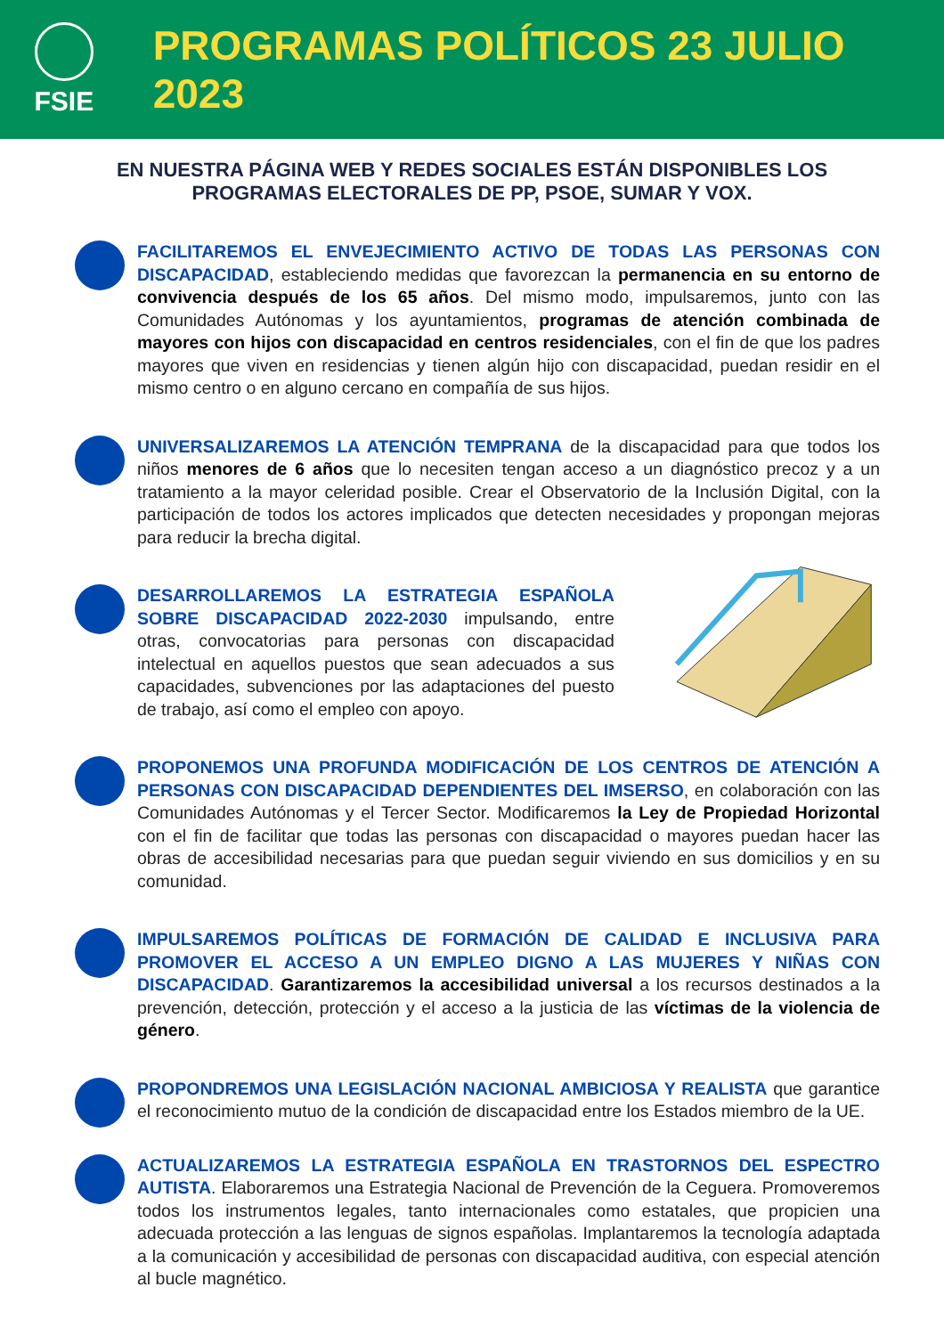FSIE
PROGRAMAS POLÍTICOS 23 JULIO 2023
EN NUESTRA PÁGINA WEB Y REDES SOCIALES ESTÁN DISPONIBLES LOS PROGRAMAS ELECTORALES DE PP, PSOE, SUMAR Y VOX.
FACILITAREMOS EL ENVEJECIMIENTO ACTIVO DE TODAS LAS PERSONAS CON DISCAPACIDAD, estableciendo medidas que favorezcan la permanencia en su entorno de convivencia después de los 65 años. Del mismo modo, impulsaremos, junto con las Comunidades Autónomas y los ayuntamientos, programas de atención combinada de mayores con hijos con discapacidad en centros residenciales, con el fin de que los padres mayores que viven en residencias y tienen algún hijo con discapacidad, puedan residir en el mismo centro o en alguno cercano en compañía de sus hijos.
UNIVERSALIZAREMOS LA ATENCIÓN TEMPRANA de la discapacidad para que todos los niños menores de 6 años que lo necesiten tengan acceso a un diagnóstico precoz y a un tratamiento a la mayor celeridad posible. Crear el Observatorio de la Inclusión Digital, con la participación de todos los actores implicados que detecten necesidades y propongan mejoras para reducir la brecha digital.
DESARROLLAREMOS LA ESTRATEGIA ESPAÑOLA SOBRE DISCAPACIDAD 2022-2030 impulsando, entre otras, convocatorias para personas con discapacidad intelectual en aquellos puestos que sean adecuados a sus capacidades, subvenciones por las adaptaciones del puesto de trabajo, así como el empleo con apoyo.
PROPONEMOS UNA PROFUNDA MODIFICACIÓN DE LOS CENTROS DE ATENCIÓN A PERSONAS CON DISCAPACIDAD DEPENDIENTES DEL IMSERSO, en colaboración con las Comunidades Autónomas y el Tercer Sector. Modificaremos la Ley de Propiedad Horizontal con el fin de facilitar que todas las personas con discapacidad o mayores puedan hacer las obras de accesibilidad necesarias para que puedan seguir viviendo en sus domicilios y en su comunidad.
IMPULSAREMOS POLÍTICAS DE FORMACIÓN DE CALIDAD E INCLUSIVA PARA PROMOVER EL ACCESO A UN EMPLEO DIGNO A LAS MUJERES Y NIÑAS CON DISCAPACIDAD. Garantizaremos la accesibilidad universal a los recursos destinados a la prevención, detección, protección y el acceso a la justicia de las víctimas de la violencia de género.
PROPONDREMOS UNA LEGISLACIÓN NACIONAL AMBICIOSA Y REALISTA que garantice el reconocimiento mutuo de la condición de discapacidad entre los Estados miembro de la UE.
ACTUALIZAREMOS LA ESTRATEGIA ESPAÑOLA EN TRASTORNOS DEL ESPECTRO AUTISTA. Elaboraremos una Estrategia Nacional de Prevención de la Ceguera. Promoveremos todos los instrumentos legales, tanto internacionales como estatales, que propicien una adecuada protección a las lenguas de signos españolas. Implantaremos la tecnología adaptada a la comunicación y accesibilidad de personas con discapacidad auditiva, con especial atención al bucle magnético.